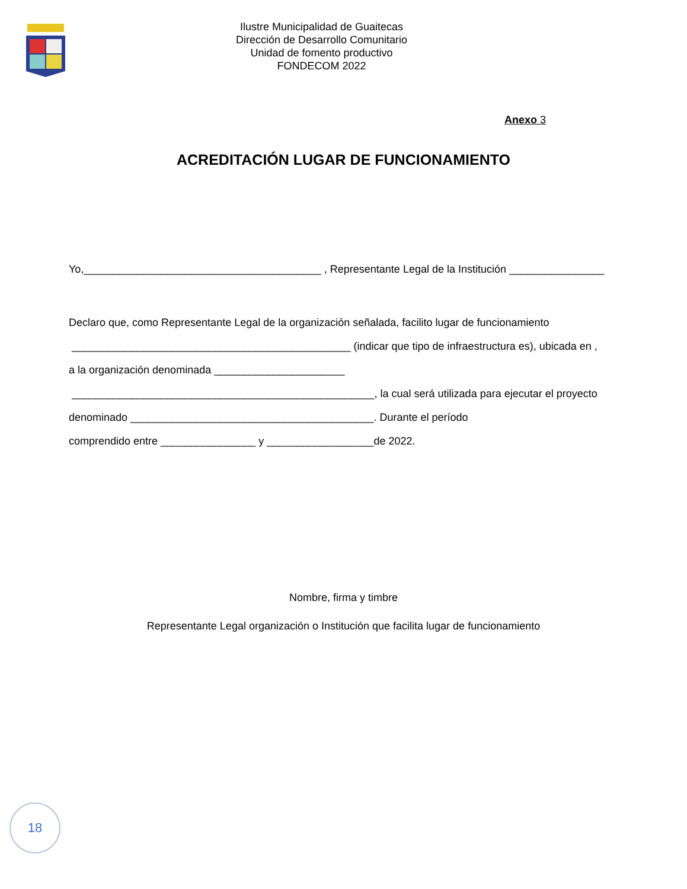Ilustre Municipalidad de Guaitecas
Dirección de Desarrollo Comunitario
Unidad de fomento productivo
FONDECOM 2022
Anexo 3
ACREDITACIÓN LUGAR DE FUNCIONAMIENTO
Yo,________________________________________ , Representante Legal de la Institución ________________
Declaro que, como Representante Legal de la organización señalada, facilito lugar de funcionamiento
_______________________________________________ (indicar que tipo de infraestructura es), ubicada en ,
a la organización denominada ______________________
___________________________________________________, la cual será utilizada para ejecutar el proyecto
denominado _________________________________________. Durante el período
comprendido entre ________________ y __________________de 2022.
Nombre, firma y timbre
Representante Legal organización o Institución que facilita lugar de funcionamiento
18